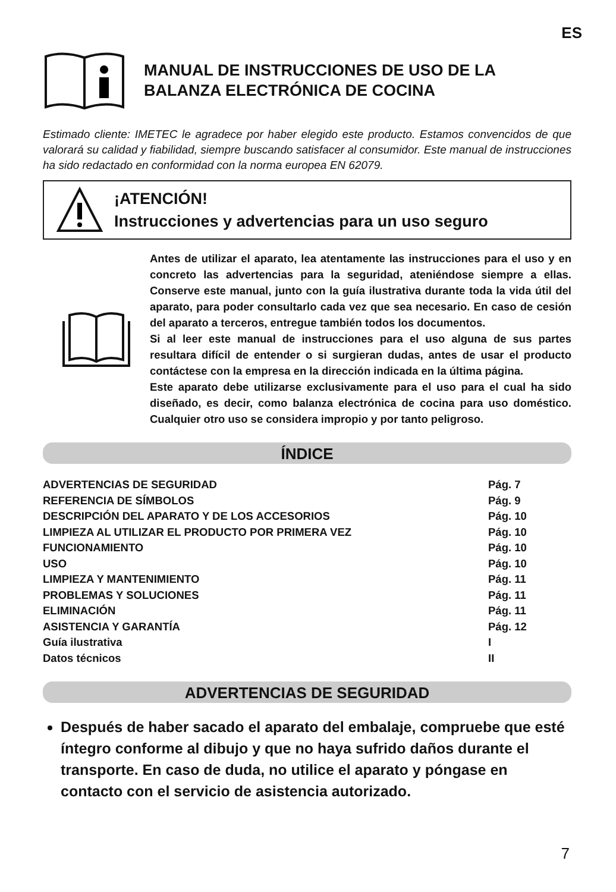ES
MANUAL DE INSTRUCCIONES DE USO DE LA
BALANZA ELECTRÓNICA DE COCINA
Estimado cliente: IMETEC le agradece por haber elegido este producto. Estamos convencidos de que valorará su calidad y fiabilidad, siempre buscando satisfacer al consumidor. Este manual de instrucciones ha sido redactado en conformidad con la norma europea EN 62079.
¡ATENCIÓN!
Instrucciones y advertencias para un uso seguro
Antes de utilizar el aparato, lea atentamente las instrucciones para el uso y en concreto las advertencias para la seguridad, ateniéndose siempre a ellas. Conserve este manual, junto con la guía ilustrativa durante toda la vida útil del aparato, para poder consultarlo cada vez que sea necesario. En caso de cesión del aparato a terceros, entregue también todos los documentos.
Si al leer este manual de instrucciones para el uso alguna de sus partes resultara difícil de entender o si surgieran dudas, antes de usar el producto contáctese con la empresa en la dirección indicada en la última página.
Este aparato debe utilizarse exclusivamente para el uso para el cual ha sido diseñado, es decir, como balanza electrónica de cocina para uso doméstico. Cualquier otro uso se considera impropio y por tanto peligroso.
ÍNDICE
| ADVERTENCIAS DE SEGURIDAD | Pág. 7 |
| REFERENCIA DE SÍMBOLOS | Pág. 9 |
| DESCRIPCIÓN DEL APARATO Y DE LOS ACCESORIOS | Pág. 10 |
| LIMPIEZA AL UTILIZAR EL PRODUCTO POR PRIMERA VEZ | Pág. 10 |
| FUNCIONAMIENTO | Pág. 10 |
| USO | Pág. 10 |
| LIMPIEZA Y MANTENIMIENTO | Pág. 11 |
| PROBLEMAS Y SOLUCIONES | Pág. 11 |
| ELIMINACIÓN | Pág. 11 |
| ASISTENCIA Y GARANTÍA | Pág. 12 |
| Guía ilustrativa | I |
| Datos técnicos | II |
ADVERTENCIAS DE SEGURIDAD
Después de haber sacado el aparato del embalaje, compruebe que esté íntegro conforme al dibujo y que no haya sufrido daños durante el transporte. En caso de duda, no utilice el aparato y póngase en contacto con el servicio de asistencia autorizado.
7